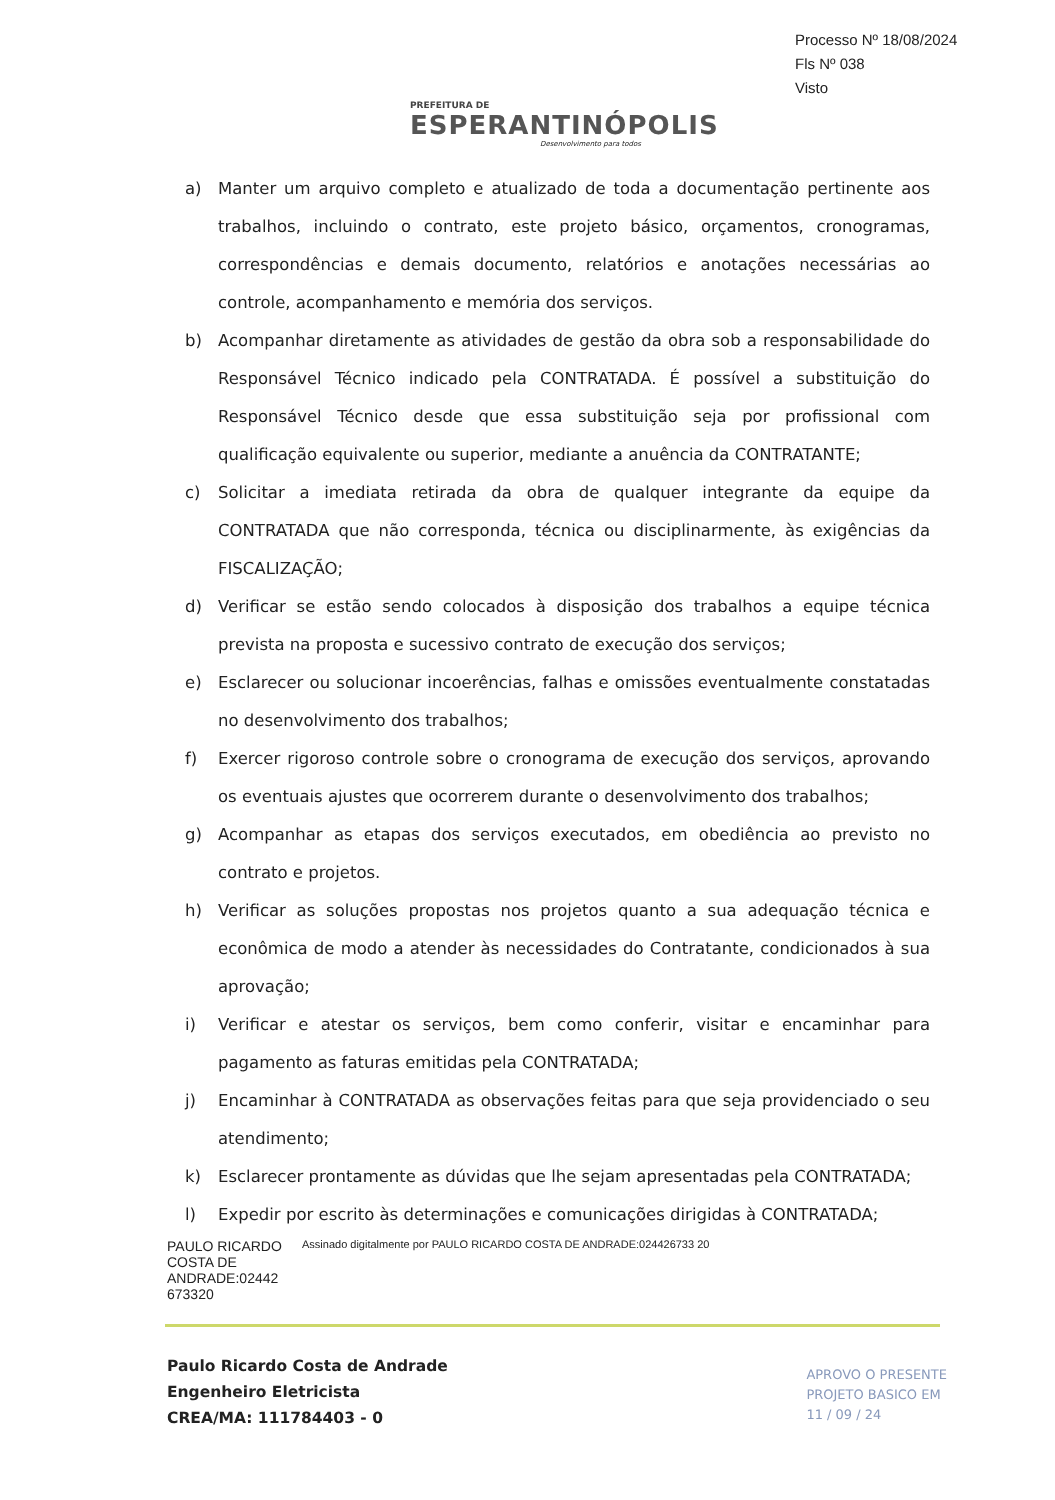PREFEITURA DE
ESPERANTINÓPOLIS
Desenvolvimento para todos
Processo Nº 18/08/2024
Fls Nº 038
Visto
a) Manter um arquivo completo e atualizado de toda a documentação pertinente aos trabalhos, incluindo o contrato, este projeto básico, orçamentos, cronogramas, correspondências e demais documento, relatórios e anotações necessárias ao controle, acompanhamento e memória dos serviços.
b) Acompanhar diretamente as atividades de gestão da obra sob a responsabilidade do Responsável Técnico indicado pela CONTRATADA. É possível a substituição do Responsável Técnico desde que essa substituição seja por profissional com qualificação equivalente ou superior, mediante a anuência da CONTRATANTE;
c) Solicitar a imediata retirada da obra de qualquer integrante da equipe da CONTRATADA que não corresponda, técnica ou disciplinarmente, às exigências da FISCALIZAÇÃO;
d) Verificar se estão sendo colocados à disposição dos trabalhos a equipe técnica prevista na proposta e sucessivo contrato de execução dos serviços;
e) Esclarecer ou solucionar incoerências, falhas e omissões eventualmente constatadas no desenvolvimento dos trabalhos;
f) Exercer rigoroso controle sobre o cronograma de execução dos serviços, aprovando os eventuais ajustes que ocorrerem durante o desenvolvimento dos trabalhos;
g) Acompanhar as etapas dos serviços executados, em obediência ao previsto no contrato e projetos.
h) Verificar as soluções propostas nos projetos quanto a sua adequação técnica e econômica de modo a atender às necessidades do Contratante, condicionados à sua aprovação;
i) Verificar e atestar os serviços, bem como conferir, visitar e encaminhar para pagamento as faturas emitidas pela CONTRATADA;
j) Encaminhar à CONTRATADA as observações feitas para que seja providenciado o seu atendimento;
k) Esclarecer prontamente as dúvidas que lhe sejam apresentadas pela CONTRATADA;
l) Expedir por escrito às determinações e comunicações dirigidas à CONTRATADA;
PAULO RICARDO COSTA DE ANDRADE:02442 673320
Assinado digitalmente por PAULO RICARDO COSTA DE ANDRADE:024426733 20
Paulo Ricardo Costa de Andrade
Engenheiro Eletricista
CREA/MA: 111784403 - 0
APROVO O PRESENTE
PROJETO BASICO EM
11 / 09 / 24